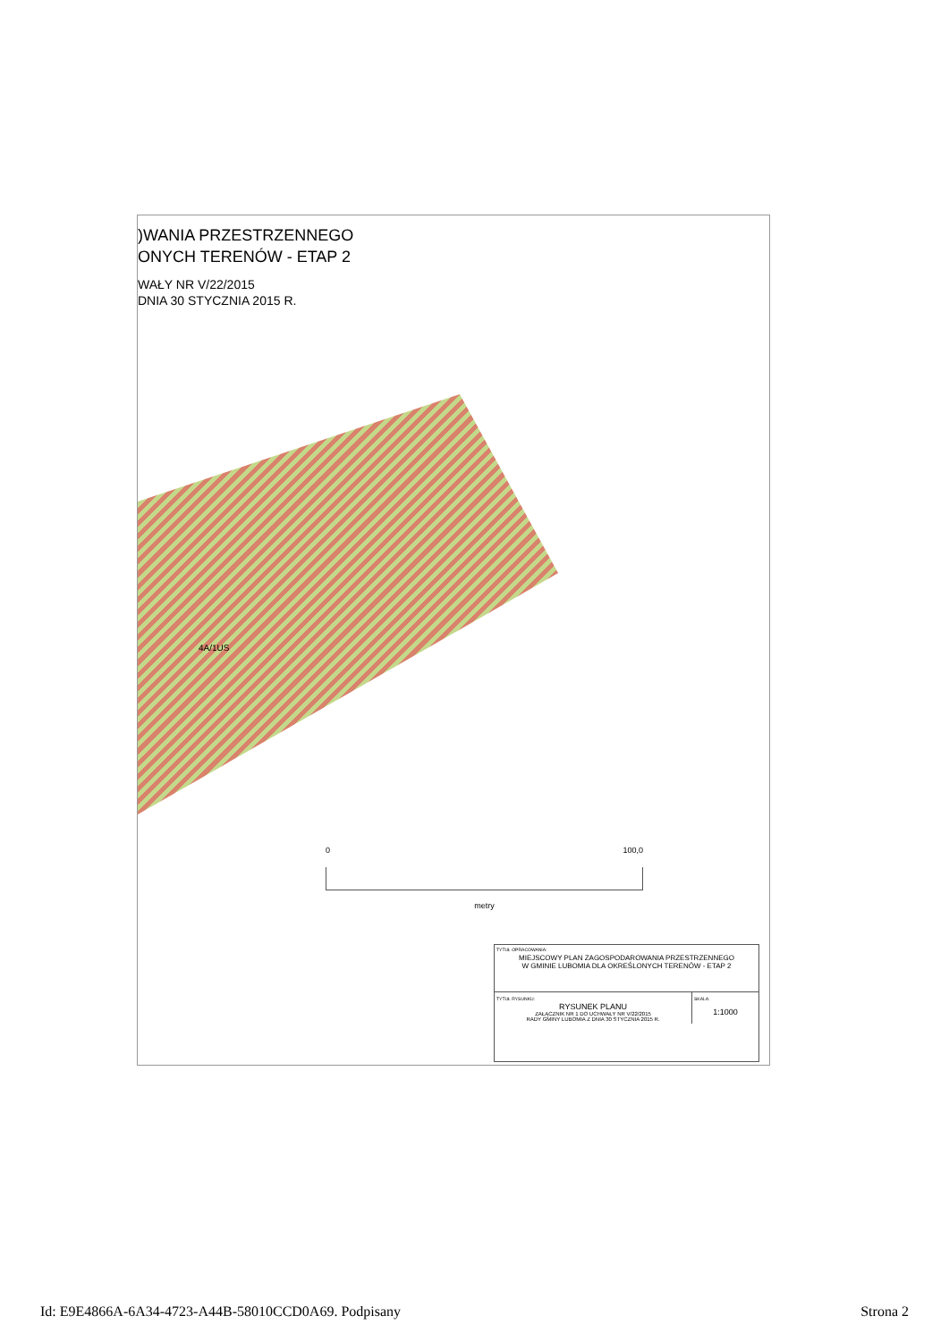)WANIA PRZESTRZENNEGO
ONYCH TERENÓW - ETAP 2
WAŁY NR V/22/2015
DNIA 30 STYCZNIA 2015 R.
4A/1US
0 100,0
metry
TYTUŁ OPRACOWANIA:
MIEJSCOWY PLAN ZAGOSPODAROWANIA PRZESTRZENNEGO
W GMINIE LUBOMIA DLA OKREŚLONYCH TERENÓW - ETAP 2
TYTUŁ RYSUNKU:
RYSUNEK PLANU
ZAŁĄCZNIK NR 1 DO UCHWAŁY NR V/22/2015
RADY GMINY LUBOMIA Z DNIA 30 STYCZNIA 2015 R.
SKALA:
1:1000
Id: E9E4866A-6A34-4723-A44B-58010CCD0A69. Podpisany Strona 2